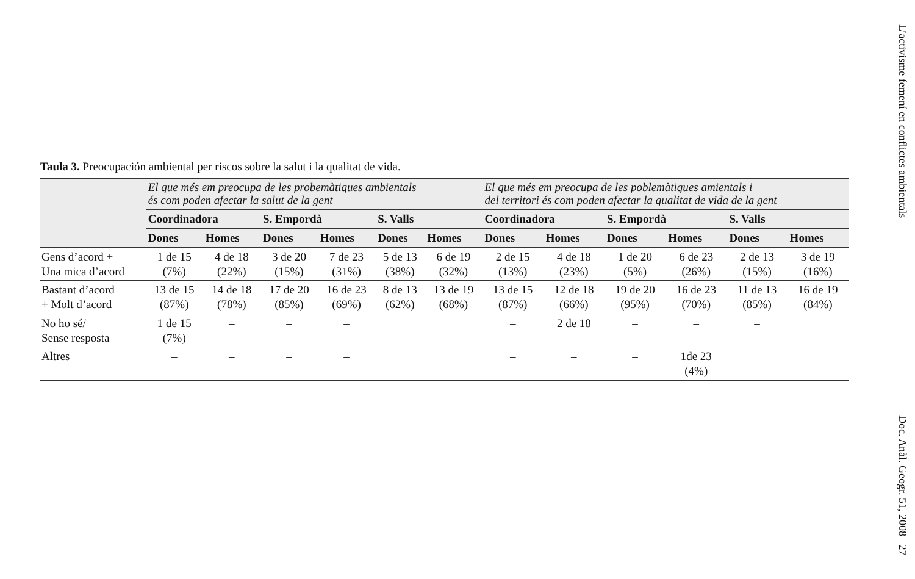Taula 3. Preocupación ambiental per riscos sobre la salut i la qualitat de vida.
| | El que més em preocupa de les probemàtiques ambientals és com poden afectar la salut de la gent | | | | | | El que més em preocupa de les poblemàtiques amientals i del territori és com poden afectar la qualitat de vida de la gent | | | | | |
| --- | --- | --- | --- | --- | --- | --- | --- | --- | --- | --- | --- | --- |
| | Coordinadora | | S. Empordà | | S. Valls | | Coordinadora | | S. Empordà | | S. Valls | |
| | Dones | Homes | Dones | Homes | Dones | Homes | Dones | Homes | Dones | Homes | Dones | Homes |
| Gens d’acord + Una mica d’acord | 1 de 15 (7%) | 4 de 18 (22%) | 3 de 20 (15%) | 7 de 23 (31%) | 5 de 13 (38%) | 6 de 19 (32%) | 2 de 15 (13%) | 4 de 18 (23%) | 1 de 20 (5%) | 6 de 23 (26%) | 2 de 13 (15%) | 3 de 19 (16%) |
| Bastant d’acord + Molt d’acord | 13 de 15 (87%) | 14 de 18 (78%) | 17 de 20 (85%) | 16 de 23 (69%) | 8 de 13 (62%) | 13 de 19 (68%) | 13 de 15 (87%) | 12 de 18 (66%) | 19 de 20 (95%) | 16 de 23 (70%) | 11 de 13 (85%) | 16 de 19 (84%) |
| No ho sé/ Sense resposta | 1 de 15 (7%) | – | – | – | | | – | 2 de 18 | – | – | – | |
| Altres | – | – | – | – | | | – | – | – | 1de 23 (4%) | | |
L’activisme femení en conflictes ambientals Doc. Anàl. Geogr. 51, 2008 27